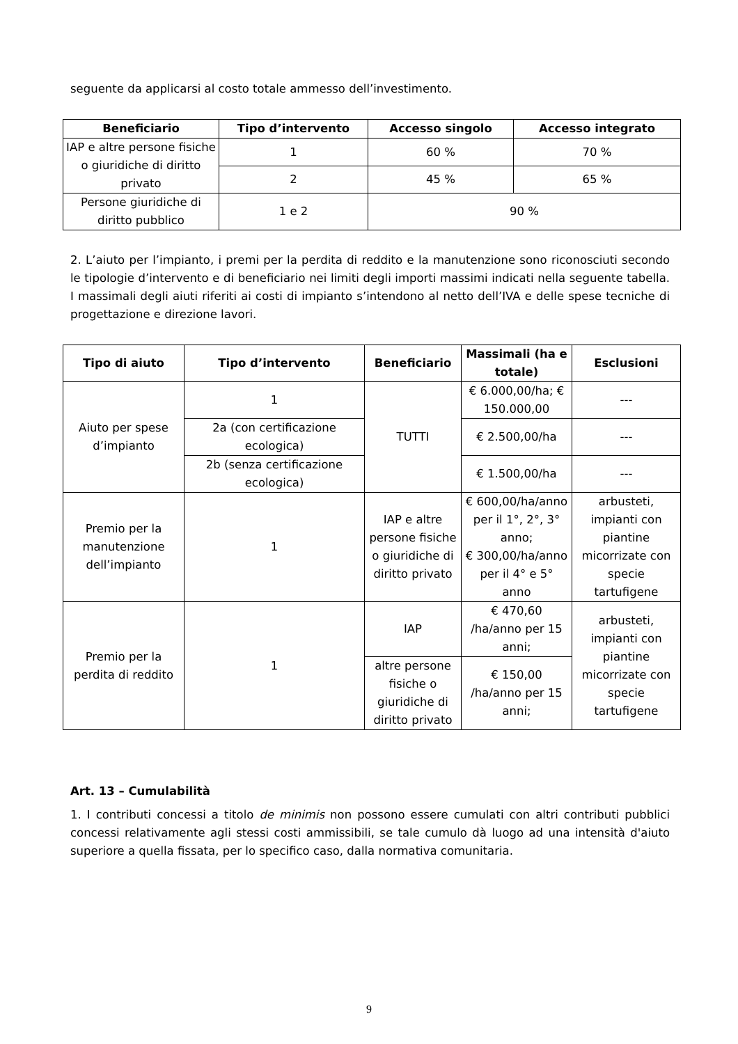seguente da applicarsi al costo totale ammesso dell’investimento.
| Beneficiario | Tipo d’intervento | Accesso singolo | Accesso integrato |
| --- | --- | --- | --- |
| IAP e altre persone fisiche o giuridiche di diritto privato | 1 | 60 % | 70 % |
| | 2 | 45 % | 65 % |
| Persone giuridiche di diritto pubblico | 1 e 2 | 90 % | |
2. L’aiuto per l’impianto, i premi per la perdita di reddito e la manutenzione sono riconosciuti secondo le tipologie d’intervento e di beneficiario nei limiti degli importi massimi indicati nella seguente tabella. I massimali degli aiuti riferiti ai costi di impianto s’intendono al netto dell’IVA e delle spese tecniche di progettazione e direzione lavori.
| Tipo di aiuto | Tipo d’intervento | Beneficiario | Massimali (ha e totale) | Esclusioni |
| --- | --- | --- | --- | --- |
| Aiuto per spese d’impianto | 1 | TUTTI | € 6.000,00/ha; € 150.000,00 | --- |
| | 2a (con certificazione ecologica) | | € 2.500,00/ha | --- |
| | 2b (senza certificazione ecologica) | | € 1.500,00/ha | --- |
| Premio per la manutenzione dell’impianto | 1 | IAP e altre persone fisiche o giuridiche di diritto privato | € 600,00/ha/anno per il 1°, 2°, 3° anno; € 300,00/ha/anno per il 4° e 5° anno | arbusteti, impianti con piantine micorrizate con specie tartufigene |
| Premio per la perdita di reddito | 1 | IAP | € 470,60 /ha/anno per 15 anni; | arbusteti, impianti con piantine micorrizate con specie tartufigene |
| | | altre persone fisiche o giuridiche di diritto privato | € 150,00 /ha/anno per 15 anni; | |
Art. 13 – Cumulabilità
1. I contributi concessi a titolo de minimis non possono essere cumulati con altri contributi pubblici concessi relativamente agli stessi costi ammissibili, se tale cumulo dà luogo ad una intensità d'aiuto superiore a quella fissata, per lo specifico caso, dalla normativa comunitaria.
9